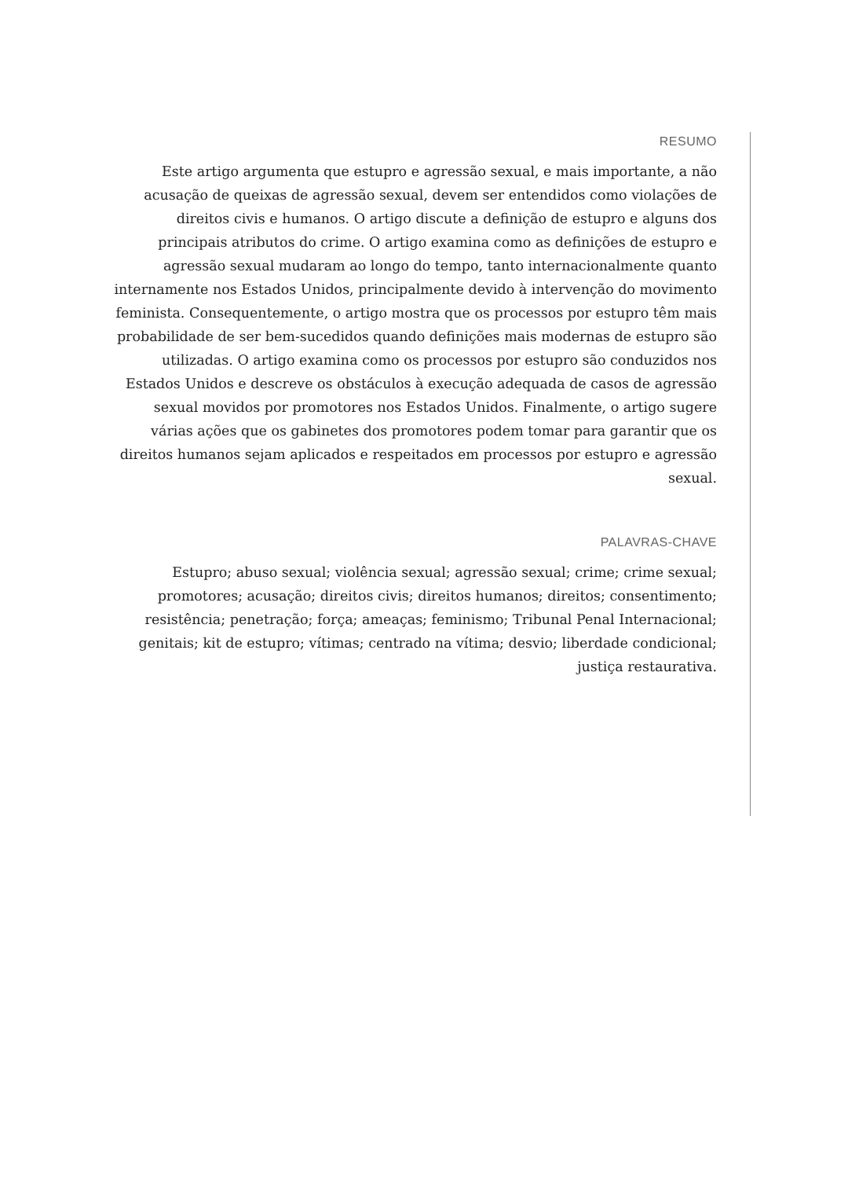RESUMO
Este artigo argumenta que estupro e agressão sexual, e mais importante, a não acusação de queixas de agressão sexual, devem ser entendidos como violações de direitos civis e humanos. O artigo discute a definição de estupro e alguns dos principais atributos do crime. O artigo examina como as definições de estupro e agressão sexual mudaram ao longo do tempo, tanto internacionalmente quanto internamente nos Estados Unidos, principalmente devido à intervenção do movimento feminista. Consequentemente, o artigo mostra que os processos por estupro têm mais probabilidade de ser bem-sucedidos quando definições mais modernas de estupro são utilizadas. O artigo examina como os processos por estupro são conduzidos nos Estados Unidos e descreve os obstáculos à execução adequada de casos de agressão sexual movidos por promotores nos Estados Unidos. Finalmente, o artigo sugere várias ações que os gabinetes dos promotores podem tomar para garantir que os direitos humanos sejam aplicados e respeitados em processos por estupro e agressão sexual.
PALAVRAS-CHAVE
Estupro; abuso sexual; violência sexual; agressão sexual; crime; crime sexual; promotores; acusação; direitos civis; direitos humanos; direitos; consentimento; resistência; penetração; força; ameaças; feminismo; Tribunal Penal Internacional; genitais; kit de estupro; vítimas; centrado na vítima; desvio; liberdade condicional; justiça restaurativa.